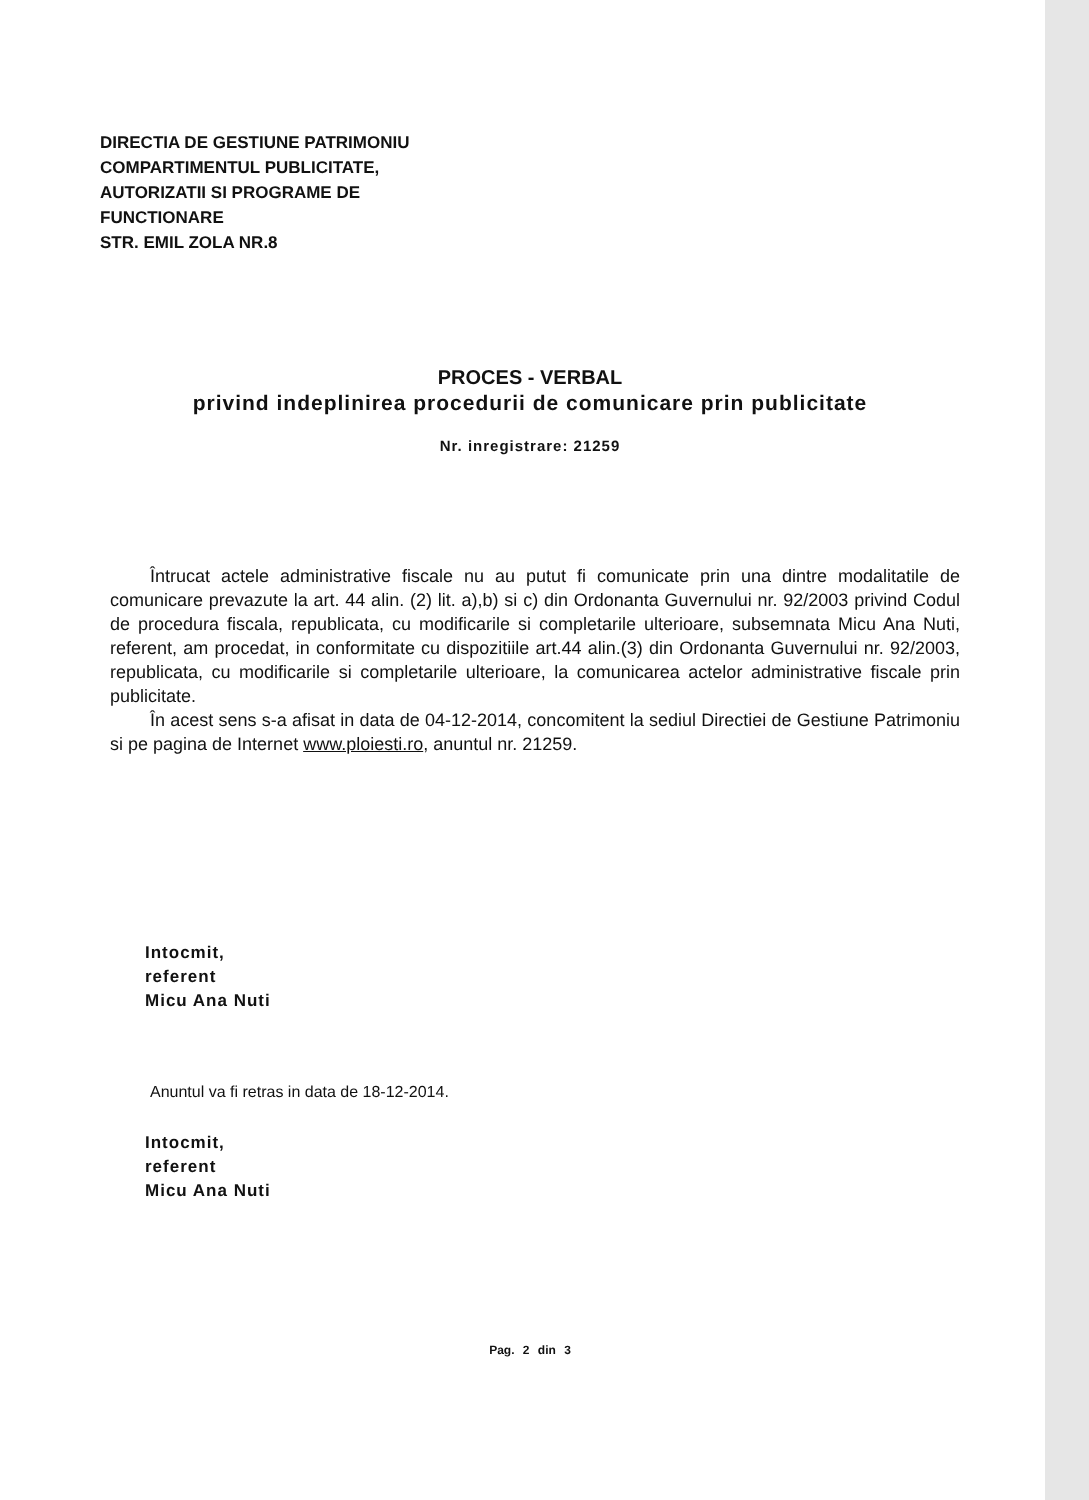DIRECTIA DE GESTIUNE PATRIMONIU
COMPARTIMENTUL PUBLICITATE,
AUTORIZATII SI PROGRAME DE
FUNCTIONARE
STR. EMIL ZOLA NR.8
PROCES - VERBAL
privind indeplinirea procedurii de comunicare prin publicitate
Nr. inregistrare: 21259
Întrucat actele administrative fiscale nu au putut fi comunicate prin una dintre modalitatile de comunicare prevazute la art. 44 alin. (2) lit. a),b) si c) din Ordonanta Guvernului nr. 92/2003 privind Codul de procedura fiscala, republicata, cu modificarile si completarile ulterioare, subsemnata Micu Ana Nuti, referent, am procedat, in conformitate cu dispozitiile art.44 alin.(3) din Ordonanta Guvernului nr. 92/2003, republicata, cu modificarile si completarile ulterioare, la comunicarea actelor administrative fiscale prin publicitate.
În acest sens s-a afisat in data de 04-12-2014, concomitent la sediul Directiei de Gestiune Patrimoniu si pe pagina de Internet www.ploiesti.ro, anuntul nr. 21259.
Intocmit,
referent
Micu Ana Nuti
Anuntul va fi retras in data de 18-12-2014.
Intocmit,
referent
Micu Ana Nuti
Pag. 2 din 3